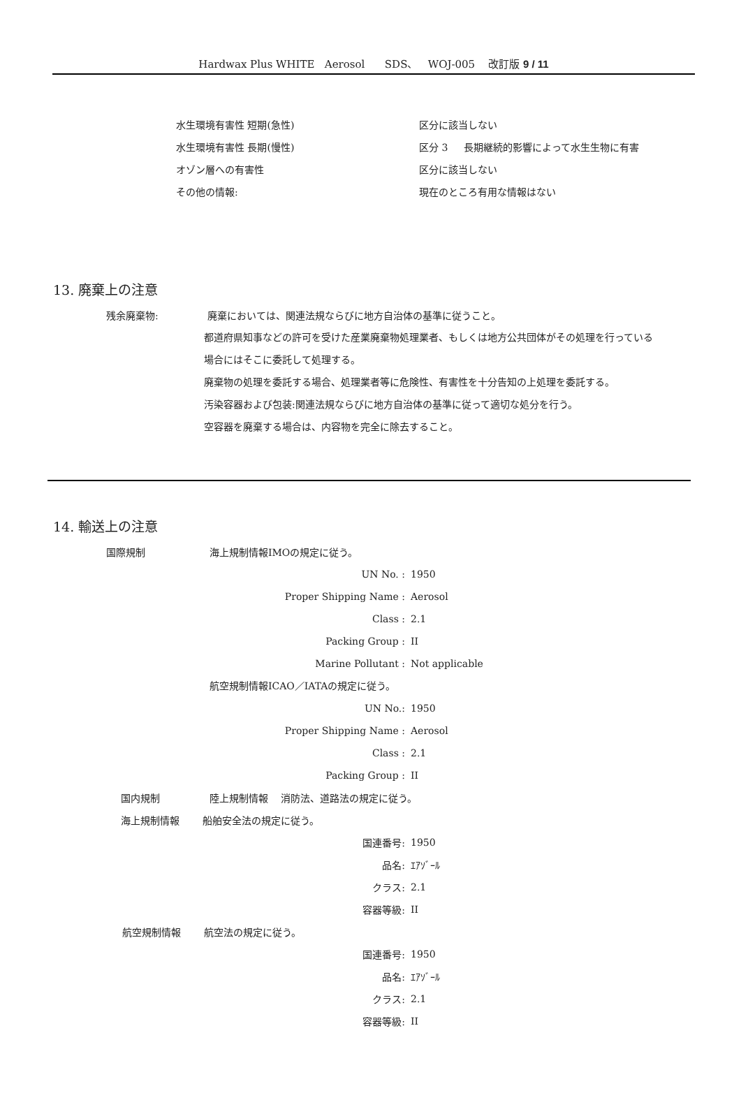Hardwax Plus WHITE Aerosol SDS、 WOJ-005 改訂版 9 / 11
水生環境有害性 短期(急性) 区分に該当しない
水生環境有害性 長期(慢性)
区分 3 長期継続的影響によって水生生物に有害
オゾン層への有害性 区分に該当しない
その他の情報: 現在のところ有用な情報はない
13. 廃棄上の注意
残余廃棄物:
廃棄においては、関連法規ならびに地方自治体の基準に従うこと。
都道府県知事などの許可を受けた産業廃棄物処理業者、もしくは地方公共団体がその処理を行っている
場合にはそこに委託して処理する。
廃棄物の処理を委託する場合、処理業者等に危険性、有害性を十分告知の上処理を委託する。
汚染容器および包装:関連法規ならびに地方自治体の基準に従って適切な処分を行う。
空容器を廃棄する場合は、内容物を完全に除去すること。
14. 輸送上の注意
国際規制 海上規制情報IMOの規定に従う。
UN No. : 1950
Proper Shipping Name : Aerosol
Class : 2.1
Packing Group : II
Marine Pollutant : Not applicable
航空規制情報ICAO／IATAの規定に従う。
UN No.: 1950
Proper Shipping Name : Aerosol
Class : 2.1
Packing Group : II
国内規制
陸上規制情報 消防法、道路法の規定に従う。
海上規制情報 船舶安全法の規定に従う。
国連番号: 1950
品名: ｴｱｿﾞｰﾙ
クラス: 2.1
容器等級: II
航空規制情報 航空法の規定に従う。
国連番号: 1950
品名: ｴｱｿﾞｰﾙ
クラス: 2.1
容器等級: II